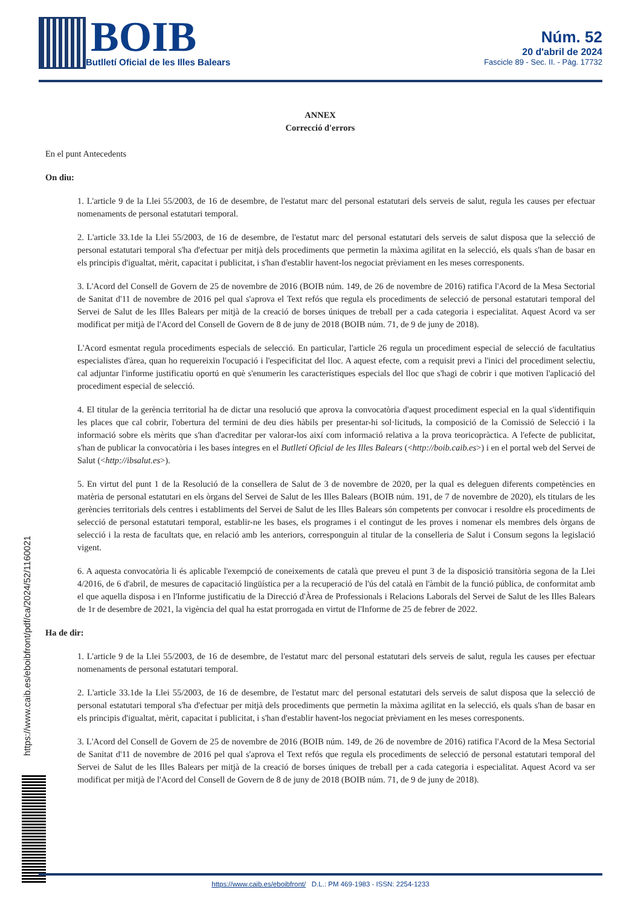BOIB
Butlletí Oficial de les Illes Balears
Núm. 52
20 d'abril de 2024
Fascicle 89 - Sec. II. - Pàg. 17732
https://www.caib.es/eboibfront/pdf/ca/2024/52/1160021
ANNEX
Correcció d'errors
En el punt Antecedents
On diu:
1. L'article 9 de la Llei 55/2003, de 16 de desembre, de l'estatut marc del personal estatutari dels serveis de salut, regula les causes per efectuar nomenaments de personal estatutari temporal.
2. L'article 33.1de la Llei 55/2003, de 16 de desembre, de l'estatut marc del personal estatutari dels serveis de salut disposa que la selecció de personal estatutari temporal s'ha d'efectuar per mitjà dels procediments que permetin la màxima agilitat en la selecció, els quals s'han de basar en els principis d'igualtat, mèrit, capacitat i publicitat, i s'han d'establir havent-los negociat prèviament en les meses corresponents.
3. L'Acord del Consell de Govern de 25 de novembre de 2016 (BOIB núm. 149, de 26 de novembre de 2016) ratifica l'Acord de la Mesa Sectorial de Sanitat d'11 de novembre de 2016 pel qual s'aprova el Text refós que regula els procediments de selecció de personal estatutari temporal del Servei de Salut de les Illes Balears per mitjà de la creació de borses úniques de treball per a cada categoria i especialitat. Aquest Acord va ser modificat per mitjà de l'Acord del Consell de Govern de 8 de juny de 2018 (BOIB núm. 71, de 9 de juny de 2018).
L'Acord esmentat regula procediments especials de selecció. En particular, l'article 26 regula un procediment especial de selecció de facultatius especialistes d'àrea, quan ho requereixin l'ocupació i l'especificitat del lloc. A aquest efecte, com a requisit previ a l'inici del procediment selectiu, cal adjuntar l'informe justificatiu oportú en què s'enumerin les característiques especials del lloc que s'hagi de cobrir i que motiven l'aplicació del procediment especial de selecció.
4. El titular de la gerència territorial ha de dictar una resolució que aprova la convocatòria d'aquest procediment especial en la qual s'identifiquin les places que cal cobrir, l'obertura del termini de deu dies hàbils per presentar-hi sol·licituds, la composició de la Comissió de Selecció i la informació sobre els mèrits que s'han d'acreditar per valorar-los així com informació relativa a la prova teoricopràctica. A l'efecte de publicitat, s'han de publicar la convocatòria i les bases íntegres en el Butlletí Oficial de les Illes Balears (<http://boib.caib.es>) i en el portal web del Servei de Salut (<http://ibsalut.es>).
5. En virtut del punt 1 de la Resolució de la consellera de Salut de 3 de novembre de 2020, per la qual es deleguen diferents competències en matèria de personal estatutari en els òrgans del Servei de Salut de les Illes Balears (BOIB núm. 191, de 7 de novembre de 2020), els titulars de les gerències territorials dels centres i establiments del Servei de Salut de les Illes Balears són competents per convocar i resoldre els procediments de selecció de personal estatutari temporal, establir-ne les bases, els programes i el contingut de les proves i nomenar els membres dels òrgans de selecció i la resta de facultats que, en relació amb les anteriors, corresponguin al titular de la conselleria de Salut i Consum segons la legislació vigent.
6. A aquesta convocatòria li és aplicable l'exempció de coneixements de català que preveu el punt 3 de la disposició transitòria segona de la Llei 4/2016, de 6 d'abril, de mesures de capacitació lingüística per a la recuperació de l'ús del català en l'àmbit de la funció pública, de conformitat amb el que aquella disposa i en l'Informe justificatiu de la Direcció d'Àrea de Professionals i Relacions Laborals del Servei de Salut de les Illes Balears de 1r de desembre de 2021, la vigència del qual ha estat prorrogada en virtut de l'Informe de 25 de febrer de 2022.
Ha de dir:
1. L'article 9 de la Llei 55/2003, de 16 de desembre, de l'estatut marc del personal estatutari dels serveis de salut, regula les causes per efectuar nomenaments de personal estatutari temporal.
2. L'article 33.1de la Llei 55/2003, de 16 de desembre, de l'estatut marc del personal estatutari dels serveis de salut disposa que la selecció de personal estatutari temporal s'ha d'efectuar per mitjà dels procediments que permetin la màxima agilitat en la selecció, els quals s'han de basar en els principis d'igualtat, mèrit, capacitat i publicitat, i s'han d'establir havent-los negociat prèviament en les meses corresponents.
3. L'Acord del Consell de Govern de 25 de novembre de 2016 (BOIB núm. 149, de 26 de novembre de 2016) ratifica l'Acord de la Mesa Sectorial de Sanitat d'11 de novembre de 2016 pel qual s'aprova el Text refós que regula els procediments de selecció de personal estatutari temporal del Servei de Salut de les Illes Balears per mitjà de la creació de borses úniques de treball per a cada categoria i especialitat. Aquest Acord va ser modificat per mitjà de l'Acord del Consell de Govern de 8 de juny de 2018 (BOIB núm. 71, de 9 de juny de 2018).
https://www.caib.es/eboibfront/ D.L.: PM 469-1983 - ISSN: 2254-1233